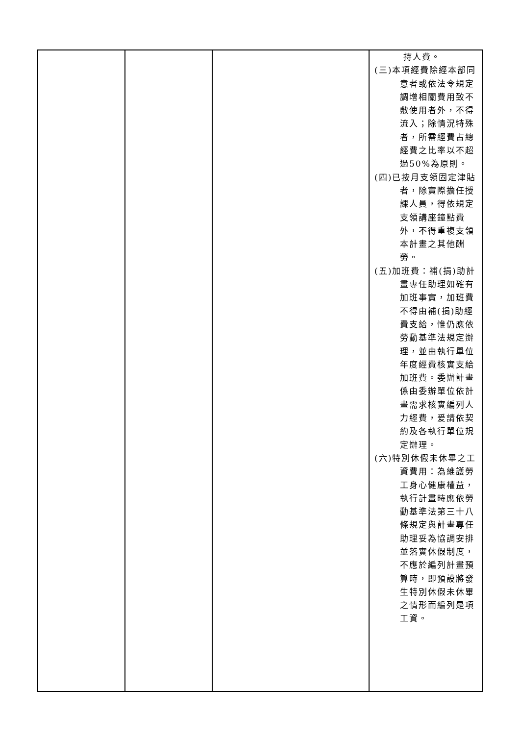| | | | 持人費。 (三)本項經費除經本部同意者或依法令規定調增相關費用致不敷使用者外，不得流入；除情況特殊者，所需經費占總經費之比率以不超過50%為原則。 (四)已按月支領固定津貼者，除實際擔任授課人員，得依規定支領講座鐘點費外，不得重複支領本計畫之其他酬勞。 (五)加班費：補(捐)助計畫專任助理如確有加班事實，加班費不得由補(捐)助經費支給，惟仍應依勞動基準法規定辦理，並由執行單位年度經費核實支給加班費。委辦計畫係由委辦單位依計畫需求核實編列人力經費，爰請依契約及各執行單位規定辦理。 (六)特別休假未休畢之工資費用：為維護勞工身心健康權益，執行計畫時應依勞動基準法第三十八條規定與計畫專任助理妥為協調安排並落實休假制度，不應於編列計畫預算時，即預設將發生特別休假未休畢之情形而編列是項工資。 |